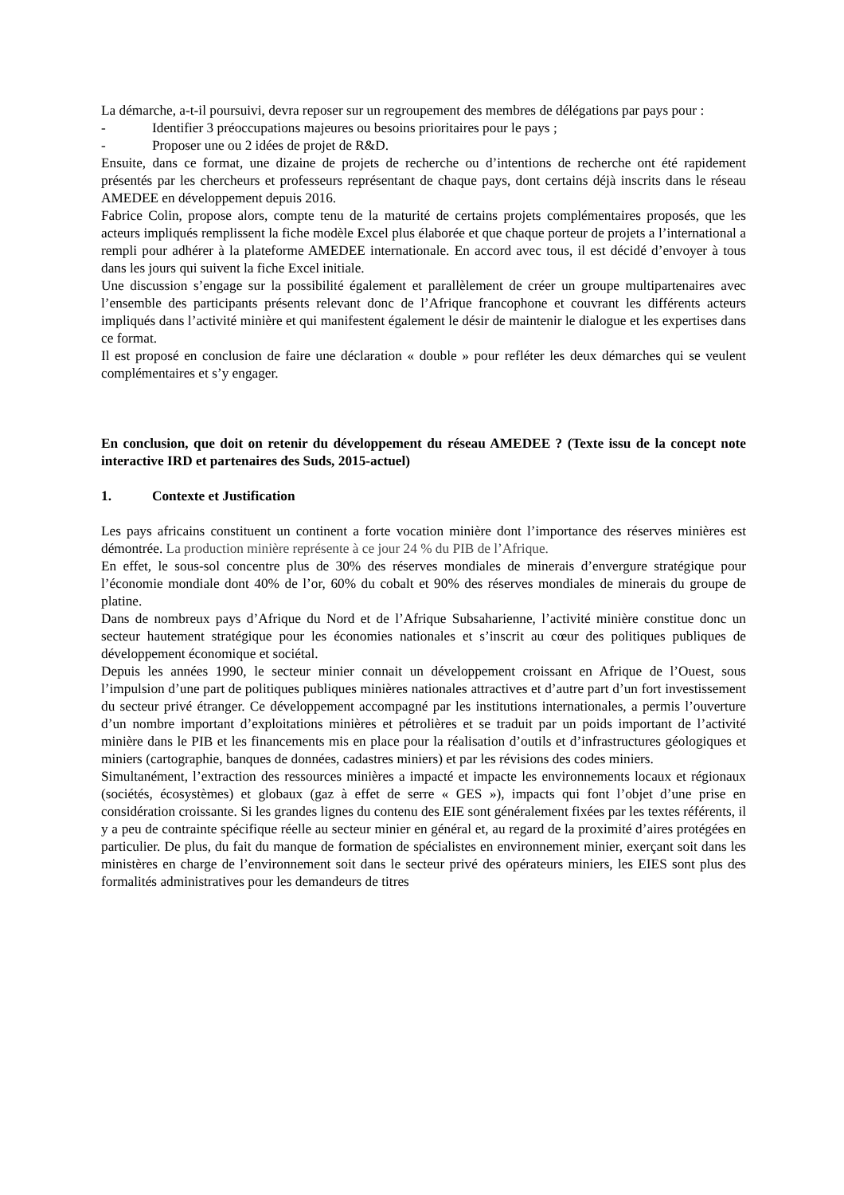La démarche, a-t-il poursuivi, devra reposer sur un regroupement des membres de délégations par pays pour :
- Identifier 3 préoccupations majeures ou besoins prioritaires pour le pays ;
- Proposer une ou 2 idées de projet de R&D.
Ensuite, dans ce format, une dizaine de projets de recherche ou d’intentions de recherche ont été rapidement présentés par les chercheurs et professeurs représentant de chaque pays, dont certains déjà inscrits dans le réseau AMEDEE en développement depuis 2016.
Fabrice Colin, propose alors, compte tenu de la maturité de certains projets complémentaires proposés, que les acteurs impliqués remplissent la fiche modèle Excel plus élaborée et que chaque porteur de projets a l’international a rempli pour adhérer à la plateforme AMEDEE internationale. En accord avec tous, il est décidé d’envoyer à tous dans les jours qui suivent la fiche Excel initiale.
Une discussion s’engage sur la possibilité également et parallèlement de créer un groupe multipartenaires avec l’ensemble des participants présents relevant donc de l’Afrique francophone et couvrant les différents acteurs impliqués dans l’activité minière et qui manifestent également le désir de maintenir le dialogue et les expertises dans ce format.
Il est proposé en conclusion de faire une déclaration « double » pour refléter les deux démarches qui se veulent complémentaires et s’y engager.
En conclusion, que doit on retenir du développement du réseau AMEDEE ? (Texte issu de la concept note interactive IRD et partenaires des Suds, 2015-actuel)
1. Contexte et Justification
Les pays africains constituent un continent a forte vocation minière dont l’importance des réserves minières est démontrée. La production minière représente à ce jour 24 % du PIB de l’Afrique.
En effet, le sous-sol concentre plus de 30% des réserves mondiales de minerais d’envergure stratégique pour l’économie mondiale dont 40% de l’or, 60% du cobalt et 90% des réserves mondiales de minerais du groupe de platine.
Dans de nombreux pays d’Afrique du Nord et de l’Afrique Subsaharienne, l’activité minière constitue donc un secteur hautement stratégique pour les économies nationales et s’inscrit au cœur des politiques publiques de développement économique et sociétal.
Depuis les années 1990, le secteur minier connait un développement croissant en Afrique de l’Ouest, sous l’impulsion d’une part de politiques publiques minières nationales attractives et d’autre part d’un fort investissement du secteur privé étranger. Ce développement accompagné par les institutions internationales, a permis l’ouverture d’un nombre important d’exploitations minières et pétrolières et se traduit par un poids important de l’activité minière dans le PIB et les financements mis en place pour la réalisation d’outils et d’infrastructures géologiques et miniers (cartographie, banques de données, cadastres miniers) et par les révisions des codes miniers.
Simultanément, l’extraction des ressources minières a impacté et impacte les environnements locaux et régionaux (sociétés, écosystèmes) et globaux (gaz à effet de serre « GES »), impacts qui font l’objet d’une prise en considération croissante. Si les grandes lignes du contenu des EIE sont généralement fixées par les textes référents, il y a peu de contrainte spécifique réelle au secteur minier en général et, au regard de la proximité d’aires protégées en particulier. De plus, du fait du manque de formation de spécialistes en environnement minier, exerçant soit dans les ministères en charge de l’environnement soit dans le secteur privé des opérateurs miniers, les EIES sont plus des formalités administratives pour les demandeurs de titres